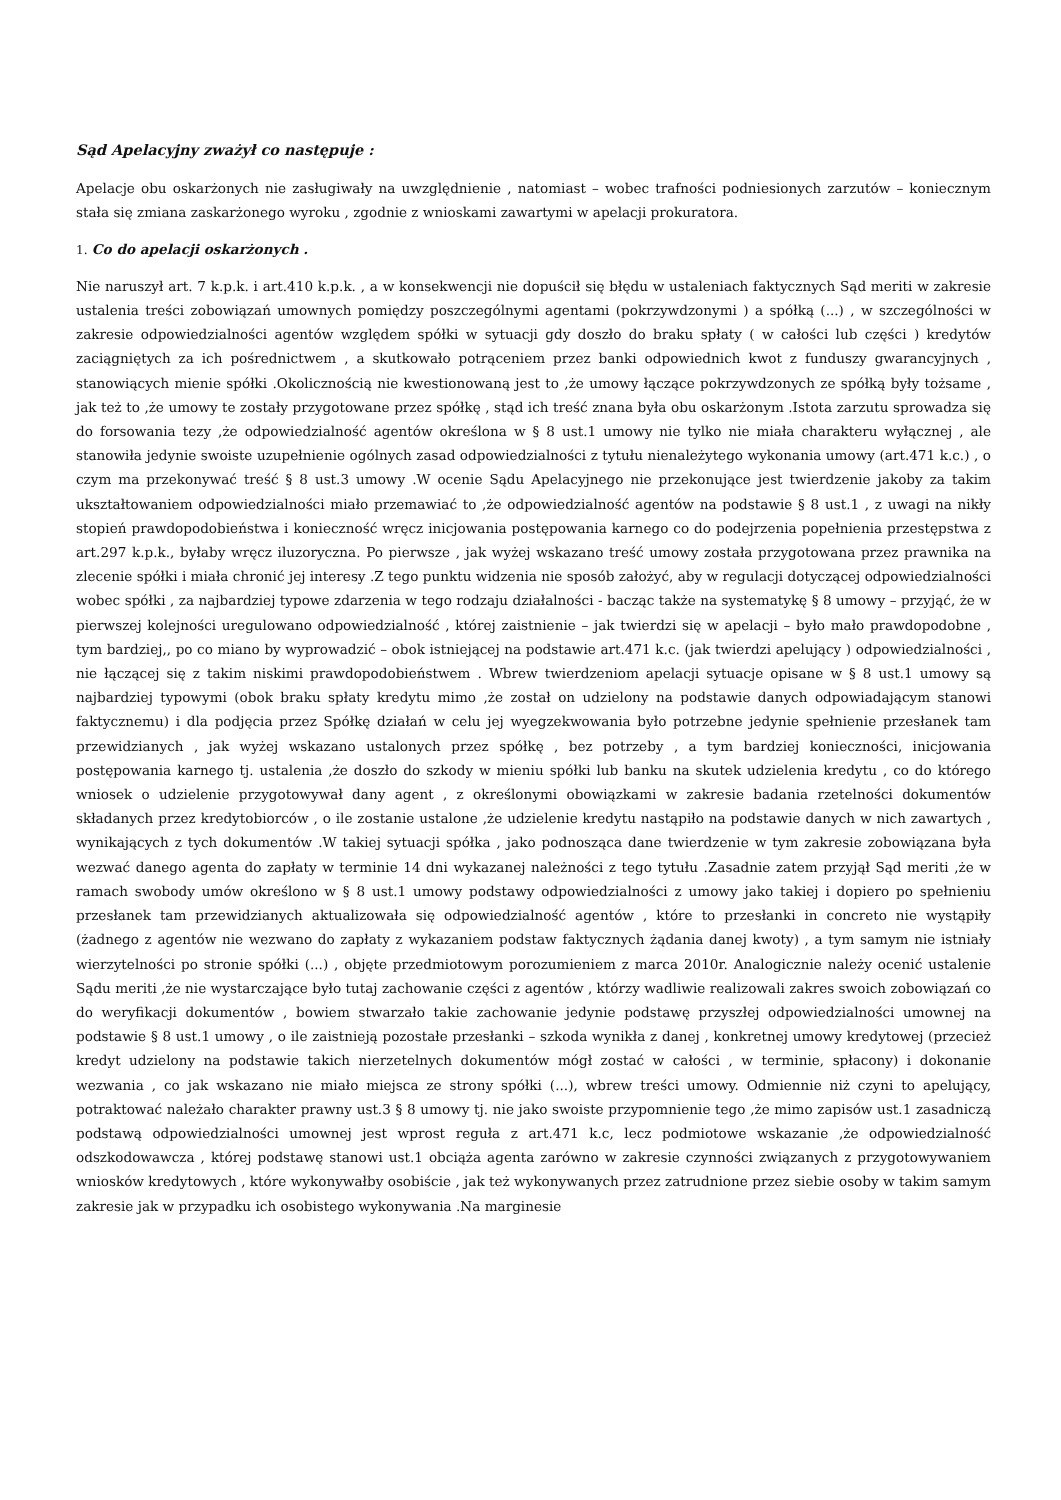Sąd Apelacyjny zważył co następuje :
Apelacje obu oskarżonych nie zasługiwały na uwzględnienie , natomiast – wobec trafności podniesionych zarzutów – koniecznym stała się zmiana zaskarżonego wyroku , zgodnie z wnioskami zawartymi w apelacji prokuratora.
1. Co do apelacji oskarżonych .
Nie naruszył art. 7 k.p.k. i art.410 k.p.k. , a w konsekwencji nie dopuścił się błędu w ustaleniach faktycznych Sąd meriti w zakresie ustalenia treści zobowiązań umownych pomiędzy poszczególnymi agentami (pokrzywdzonymi ) a spółką (...) , w szczególności w zakresie odpowiedzialności agentów względem spółki w sytuacji gdy doszło do braku spłaty ( w całości lub części ) kredytów zaciągniętych za ich pośrednictwem , a skutkowało potrąceniem przez banki odpowiednich kwot z funduszy gwarancyjnych , stanowiących mienie spółki .Okolicznością nie kwestionowaną jest to ,że umowy łączące pokrzywdzonych ze spółką były tożsame , jak też to ,że umowy te zostały przygotowane przez spółkę , stąd ich treść znana była obu oskarżonym .Istota zarzutu sprowadza się do forsowania tezy ,że odpowiedzialność agentów określona w § 8 ust.1 umowy nie tylko nie miała charakteru wyłącznej , ale stanowiła jedynie swoiste uzupełnienie ogólnych zasad odpowiedzialności z tytułu nienależytego wykonania umowy (art.471 k.c.) , o czym ma przekonywać treść § 8 ust.3 umowy .W ocenie Sądu Apelacyjnego nie przekonujące jest twierdzenie jakoby za takim ukształtowaniem odpowiedzialności miało przemawiać to ,że odpowiedzialność agentów na podstawie § 8 ust.1 , z uwagi na nikły stopień prawdopodobieństwa i konieczność wręcz inicjowania postępowania karnego co do podejrzenia popełnienia przestępstwa z art.297 k.p.k., byłaby wręcz iluzoryczna. Po pierwsze , jak wyżej wskazano treść umowy została przygotowana przez prawnika na zlecenie spółki i miała chronić jej interesy .Z tego punktu widzenia nie sposób założyć, aby w regulacji dotyczącej odpowiedzialności wobec spółki , za najbardziej typowe zdarzenia w tego rodzaju działalności - bacząc także na systematykę § 8 umowy – przyjąć, że w pierwszej kolejności uregulowano odpowiedzialność , której zaistnienie – jak twierdzi się w apelacji – było mało prawdopodobne , tym bardziej,, po co miano by wyprowadzić – obok istniejącej na podstawie art.471 k.c. (jak twierdzi apelujący ) odpowiedzialności , nie łączącej się z takim niskimi prawdopodobieństwem . Wbrew twierdzeniom apelacji sytuacje opisane w § 8 ust.1 umowy są najbardziej typowymi (obok braku spłaty kredytu mimo ,że został on udzielony na podstawie danych odpowiadającym stanowi faktycznemu) i dla podjęcia przez Spółkę działań w celu jej wyegzekwowania było potrzebne jedynie spełnienie przesłanek tam przewidzianych , jak wyżej wskazano ustalonych przez spółkę , bez potrzeby , a tym bardziej konieczności, inicjowania postępowania karnego tj. ustalenia ,że doszło do szkody w mieniu spółki lub banku na skutek udzielenia kredytu , co do którego wniosek o udzielenie przygotowywał dany agent , z określonymi obowiązkami w zakresie badania rzetelności dokumentów składanych przez kredytobiorców , o ile zostanie ustalone ,że udzielenie kredytu nastąpiło na podstawie danych w nich zawartych , wynikających z tych dokumentów .W takiej sytuacji spółka , jako podnosząca dane twierdzenie w tym zakresie zobowiązana była wezwać danego agenta do zapłaty w terminie 14 dni wykazanej należności z tego tytułu .Zasadnie zatem przyjął Sąd meriti ,że w ramach swobody umów określono w § 8 ust.1 umowy podstawy odpowiedzialności z umowy jako takiej i dopiero po spełnieniu przesłanek tam przewidzianych aktualizowała się odpowiedzialność agentów , które to przesłanki in concreto nie wystąpiły (żadnego z agentów nie wezwano do zapłaty z wykazaniem podstaw faktycznych żądania danej kwoty) , a tym samym nie istniały wierzytelności po stronie spółki (...) , objęte przedmiotowym porozumieniem z marca 2010r. Analogicznie należy ocenić ustalenie Sądu meriti ,że nie wystarczające było tutaj zachowanie części z agentów , którzy wadliwie realizowali zakres swoich zobowiązań co do weryfikacji dokumentów , bowiem stwarzało takie zachowanie jedynie podstawę przyszłej odpowiedzialności umownej na podstawie § 8 ust.1 umowy , o ile zaistnieją pozostałe przesłanki – szkoda wynikła z danej , konkretnej umowy kredytowej (przecież kredyt udzielony na podstawie takich nierzetelnych dokumentów mógł zostać w całości , w terminie, spłacony) i dokonanie wezwania , co jak wskazano nie miało miejsca ze strony spółki (...), wbrew treści umowy. Odmiennie niż czyni to apelujący, potraktować należało charakter prawny ust.3 § 8 umowy tj. nie jako swoiste przypomnienie tego ,że mimo zapisów ust.1 zasadniczą podstawą odpowiedzialności umownej jest wprost reguła z art.471 k.c, lecz podmiotowe wskazanie ,że odpowiedzialność odszkodowawcza , której podstawę stanowi ust.1 obciąża agenta zarówno w zakresie czynności związanych z przygotowywaniem wniosków kredytowych , które wykonywałby osobiście , jak też wykonywanych przez zatrudnione przez siebie osoby w takim samym zakresie jak w przypadku ich osobistego wykonywania .Na marginesie